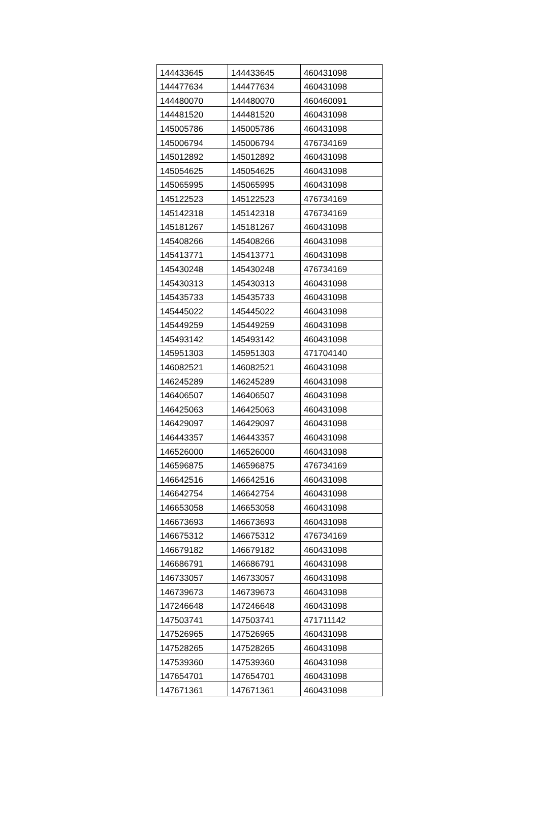| 144433645 | 144433645 | 460431098 |
| 144477634 | 144477634 | 460431098 |
| 144480070 | 144480070 | 460460091 |
| 144481520 | 144481520 | 460431098 |
| 145005786 | 145005786 | 460431098 |
| 145006794 | 145006794 | 476734169 |
| 145012892 | 145012892 | 460431098 |
| 145054625 | 145054625 | 460431098 |
| 145065995 | 145065995 | 460431098 |
| 145122523 | 145122523 | 476734169 |
| 145142318 | 145142318 | 476734169 |
| 145181267 | 145181267 | 460431098 |
| 145408266 | 145408266 | 460431098 |
| 145413771 | 145413771 | 460431098 |
| 145430248 | 145430248 | 476734169 |
| 145430313 | 145430313 | 460431098 |
| 145435733 | 145435733 | 460431098 |
| 145445022 | 145445022 | 460431098 |
| 145449259 | 145449259 | 460431098 |
| 145493142 | 145493142 | 460431098 |
| 145951303 | 145951303 | 471704140 |
| 146082521 | 146082521 | 460431098 |
| 146245289 | 146245289 | 460431098 |
| 146406507 | 146406507 | 460431098 |
| 146425063 | 146425063 | 460431098 |
| 146429097 | 146429097 | 460431098 |
| 146443357 | 146443357 | 460431098 |
| 146526000 | 146526000 | 460431098 |
| 146596875 | 146596875 | 476734169 |
| 146642516 | 146642516 | 460431098 |
| 146642754 | 146642754 | 460431098 |
| 146653058 | 146653058 | 460431098 |
| 146673693 | 146673693 | 460431098 |
| 146675312 | 146675312 | 476734169 |
| 146679182 | 146679182 | 460431098 |
| 146686791 | 146686791 | 460431098 |
| 146733057 | 146733057 | 460431098 |
| 146739673 | 146739673 | 460431098 |
| 147246648 | 147246648 | 460431098 |
| 147503741 | 147503741 | 471711142 |
| 147526965 | 147526965 | 460431098 |
| 147528265 | 147528265 | 460431098 |
| 147539360 | 147539360 | 460431098 |
| 147654701 | 147654701 | 460431098 |
| 147671361 | 147671361 | 460431098 |